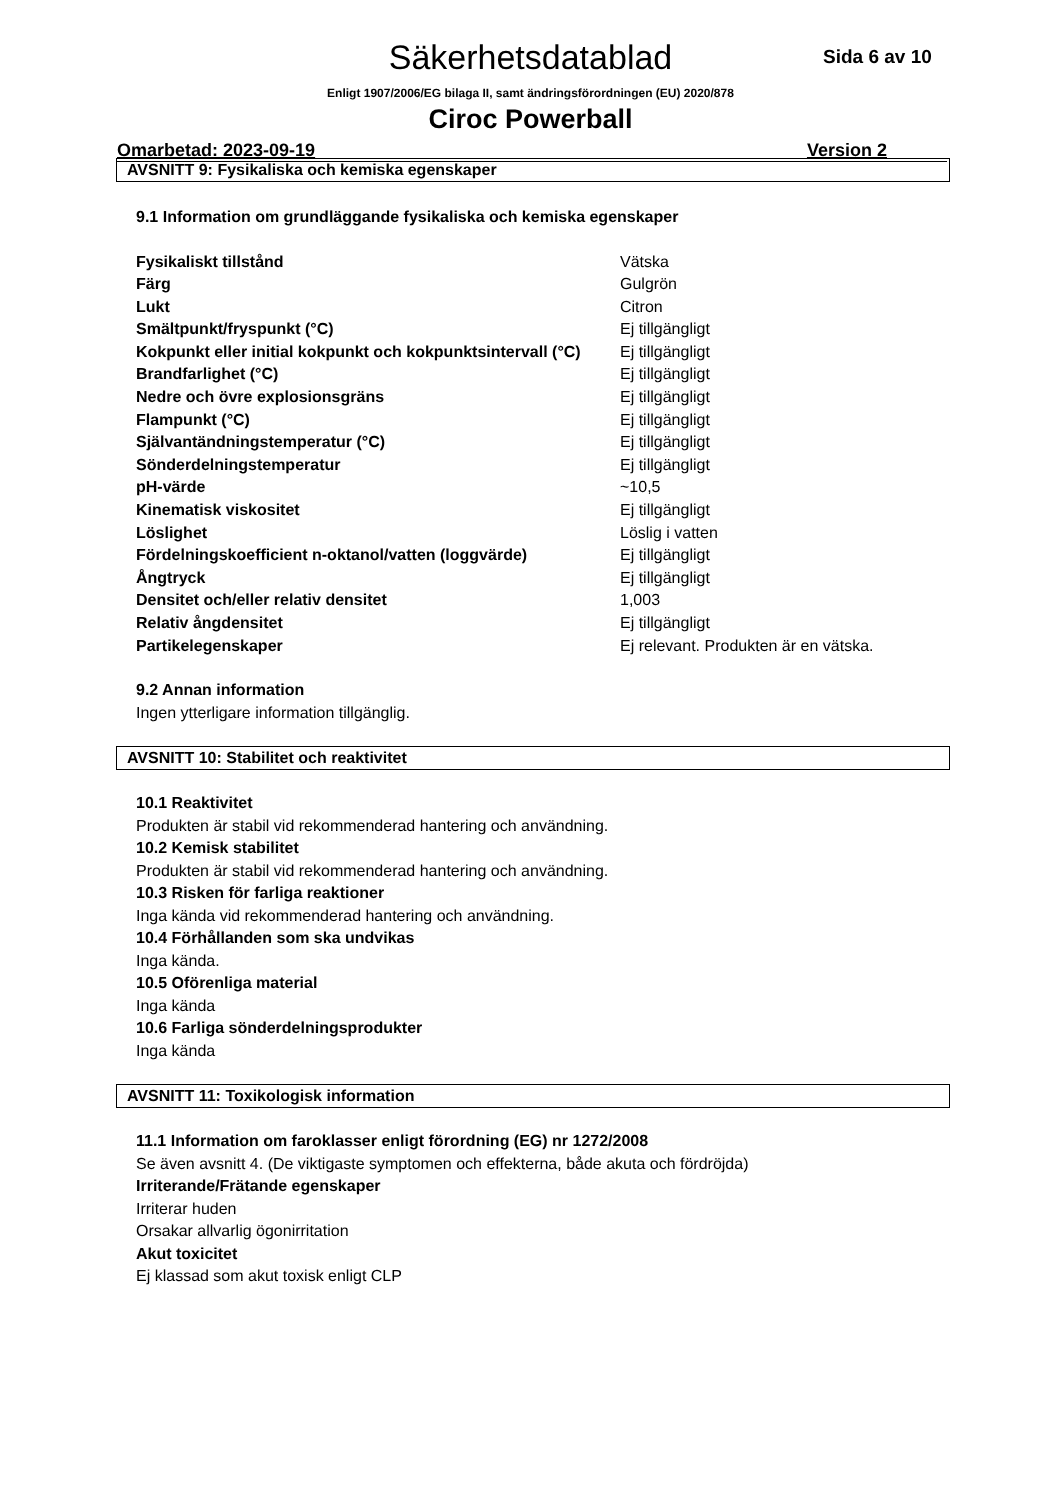Säkerhetsdatablad Sida 6 av 10
Enligt 1907/2006/EG bilaga II, samt ändringsförordningen (EU) 2020/878
Ciroc Powerball
Omarbetad: 2023-09-19 Version 2
AVSNITT 9: Fysikaliska och kemiska egenskaper
9.1 Information om grundläggande fysikaliska och kemiska egenskaper
| Fysikaliskt tillstånd | Vätska |
| Färg | Gulgrön |
| Lukt | Citron |
| Smältpunkt/fryspunkt (°C) | Ej tillgängligt |
| Kokpunkt eller initial kokpunkt och kokpunktsintervall (°C) | Ej tillgängligt |
| Brandfarlighet (°C) | Ej tillgängligt |
| Nedre och övre explosionsgräns | Ej tillgängligt |
| Flampunkt (°C) | Ej tillgängligt |
| Självantändningstemperatur (°C) | Ej tillgängligt |
| Sönderdelningstemperatur | Ej tillgängligt |
| pH-värde | ~10,5 |
| Kinematisk viskositet | Ej tillgängligt |
| Löslighet | Löslig i vatten |
| Fördelningskoefficient n-oktanol/vatten (loggvärde) | Ej tillgängligt |
| Ångtryck | Ej tillgängligt |
| Densitet och/eller relativ densitet | 1,003 |
| Relativ ångdensitet | Ej tillgängligt |
| Partikelegenskaper | Ej relevant. Produkten är en vätska. |
9.2 Annan information
Ingen ytterligare information tillgänglig.
AVSNITT 10: Stabilitet och reaktivitet
10.1 Reaktivitet
Produkten är stabil vid rekommenderad hantering och användning.
10.2 Kemisk stabilitet
Produkten är stabil vid rekommenderad hantering och användning.
10.3 Risken för farliga reaktioner
Inga kända vid rekommenderad hantering och användning.
10.4 Förhållanden som ska undvikas
Inga kända.
10.5 Oförenliga material
Inga kända
10.6 Farliga sönderdelningsprodukter
Inga kända
AVSNITT 11: Toxikologisk information
11.1 Information om faroklasser enligt förordning (EG) nr 1272/2008
Se även avsnitt 4. (De viktigaste symptomen och effekterna, både akuta och fördröjda)
Irriterande/Frätande egenskaper
Irriterar huden
Orsakar allvarlig ögonirritation
Akut toxicitet
Ej klassad som akut toxisk enligt CLP